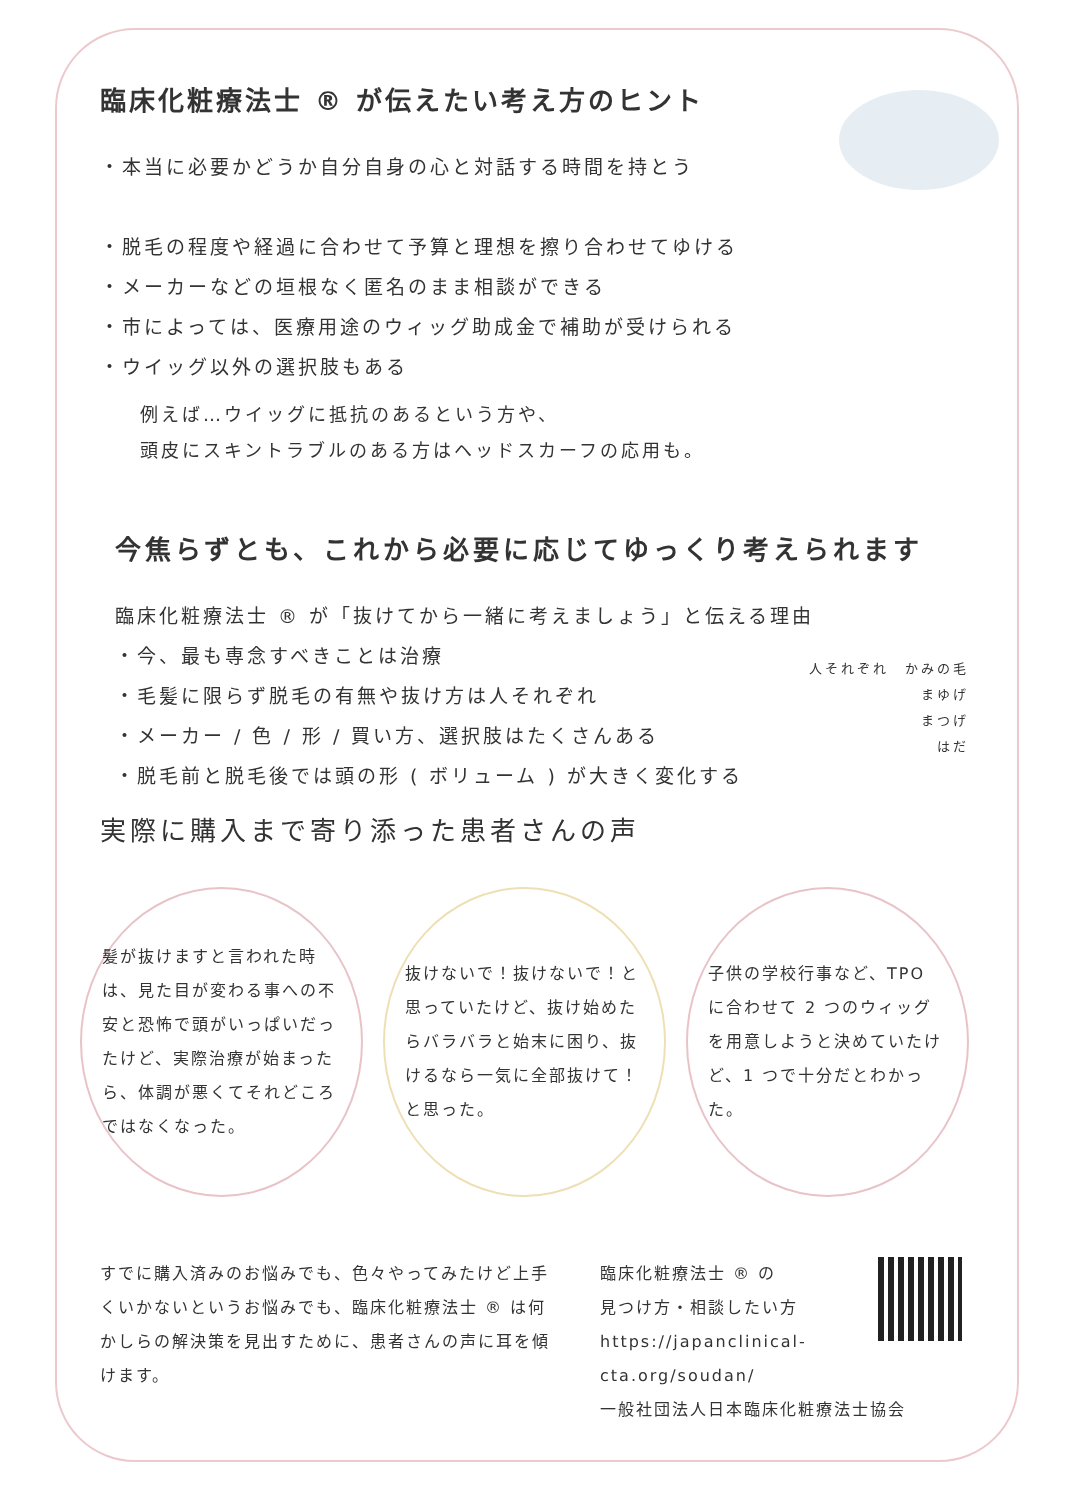臨床化粧療法士 ® が伝えたい考え方のヒント
・本当に必要かどうか自分自身の心と対話する時間を持とう
・脱毛の程度や経過に合わせて予算と理想を擦り合わせてゆける
・メーカーなどの垣根なく匿名のまま相談ができる
・市によっては、医療用途のウィッグ助成金で補助が受けられる
・ウイッグ以外の選択肢もある
例えば…ウイッグに抵抗のあるという方や、
頭皮にスキントラブルのある方はヘッドスカーフの応用も。
今焦らずとも、これから必要に応じてゆっくり考えられます
臨床化粧療法士 ® が「抜けてから一緒に考えましょう」と伝える理由
・今、最も専念すべきことは治療
・毛髪に限らず脱毛の有無や抜け方は人それぞれ
・メーカー / 色 / 形 / 買い方、選択肢はたくさんある
・脱毛前と脱毛後では頭の形 ( ボリューム ) が大きく変化する
人それぞれ　かみの毛
まゆげ
まつげ
はだ
実際に購入まで寄り添った患者さんの声
髪が抜けますと言われた時は、見た目が変わる事への不安と恐怖で頭がいっぱいだったけど、実際治療が始まったら、体調が悪くてそれどころではなくなった。
抜けないで！抜けないで！と思っていたけど、抜け始めたらバラバラと始末に困り、抜けるなら一気に全部抜けて！と思った。
子供の学校行事など、TPO に合わせて 2 つのウィッグを用意しようと決めていたけど、1 つで十分だとわかった。
すでに購入済みのお悩みでも、色々やってみたけど上手くいかないというお悩みでも、臨床化粧療法士 ® は何かしらの解決策を見出すために、患者さんの声に耳を傾けます。
臨床化粧療法士 ® の
見つけ方・相談したい方
https://japanclinical-cta.org/soudan/
一般社団法人日本臨床化粧療法士協会